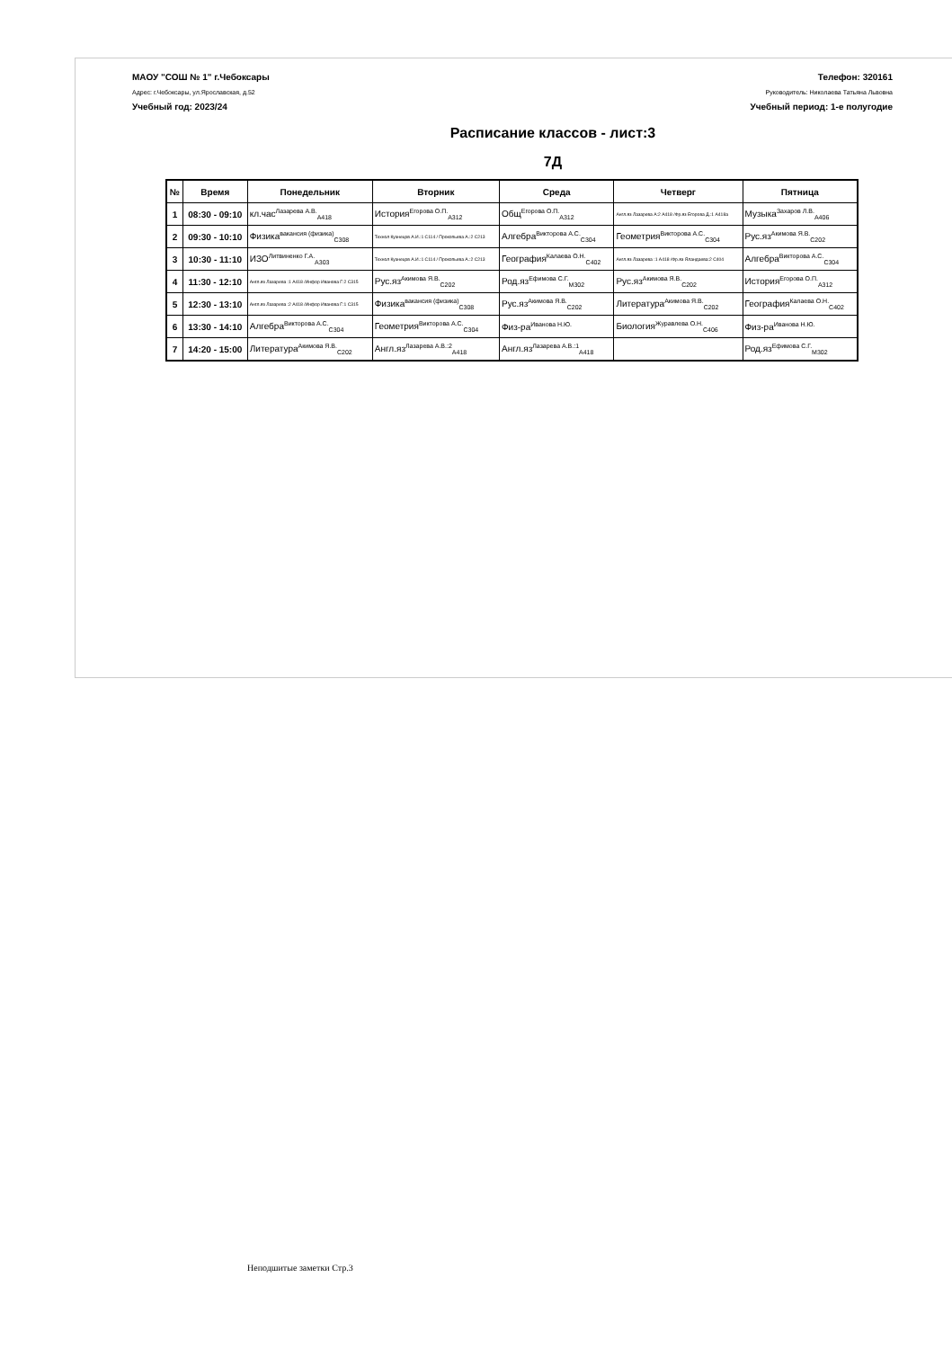МАОУ "СОШ № 1" г.Чебоксары
Адрес: г.Чебоксары, ул.Ярославская, д.52
Учебный год: 2023/24
Телефон: 320161
Руководитель: Николаева Татьяна Львовна
Учебный период: 1-е полугодие
Расписание классов - лист:3
7Д
| № | Время | Понедельник | Вторник | Среда | Четверг | Пятница |
| --- | --- | --- | --- | --- | --- | --- |
| 1 | 08:30 - 09:10 | кл.час<sup>Лазарева А.В.</sup><sub>A418</sub> | История<sup>Егорова О.П.</sup><sub>A312</sub> | Общ<sup>Егорова О.П.</sup><sub>A312</sub> | Англ.яз Лазарева А:2 A418 /Фр.яз Егорова Д.:1 A418а | Музыка<sup>Захаров Л.В.</sup><sub>A406</sub> |
| 2 | 09:30 - 10:10 | Физика<sup>вакансия (физика)</sup><sub>C308</sub> | Технол Кузнецов А.И.:1 C114 / Прокопьева А.:2 C213 | Алгебра<sup>Викторова А.С.</sup><sub>C304</sub> | Геометрия<sup>Викторова А.С.</sup><sub>C304</sub> | Рус.яз<sup>Акимова Я.В.</sup><sub>C202</sub> |
| 3 | 10:30 - 11:10 | ИЗО<sup>Литвиненко Г.А.</sup><sub>A303</sub> | Технол Кузнецов А.И.:1 C114 / Прокопьева А.:2 C213 | География<sup>Калаева О.Н.</sup><sub>C402</sub> | Англ.яз Лазарева :1 A418 /Фр.яз Яландаева:2 C404 | Алгебра<sup>Викторова А.С.</sup><sub>C304</sub> |
| 4 | 11:30 - 12:10 | Англ.яз Лазарева :1 A418 /Инфор Иванова Г:2 C315 | Рус.яз<sup>Акимова Я.В.</sup><sub>C202</sub> | Род.яз<sup>Ефимова С.Г.</sup><sub>M302</sub> | Рус.яз<sup>Акимова Я.В.</sup><sub>C202</sub> | История<sup>Егорова О.П.</sup><sub>A312</sub> |
| 5 | 12:30 - 13:10 | Англ.яз Лазарева :2 A418 /Инфор Иванова Г:1 C315 | Физика<sup>вакансия (физика)</sup><sub>C308</sub> | Рус.яз<sup>Акимова Я.В.</sup><sub>C202</sub> | Литература<sup>Акимова Я.В.</sup><sub>C202</sub> | География<sup>Калаева О.Н.</sup><sub>C402</sub> |
| 6 | 13:30 - 14:10 | Алгебра<sup>Викторова А.С.</sup><sub>C304</sub> | Геометрия<sup>Викторова А.С.</sup><sub>C304</sub> | Физ-ра<sup>Иванова Н.Ю.</sup> | Биология<sup>Журавлева О.Н.</sup><sub>C406</sub> | Физ-ра<sup>Иванова Н.Ю.</sup> |
| 7 | 14:20 - 15:00 | Литература<sup>Акимова Я.В.</sup><sub>C202</sub> | Англ.яз<sup>Лазарева А.В.:2</sup><sub>A418</sub> | Англ.яз<sup>Лазарева А.В.:1</sup><sub>A418</sub> | | Род.яз<sup>Ефимова С.Г.</sup><sub>M302</sub> |
Неподшитые заметки Стр.3